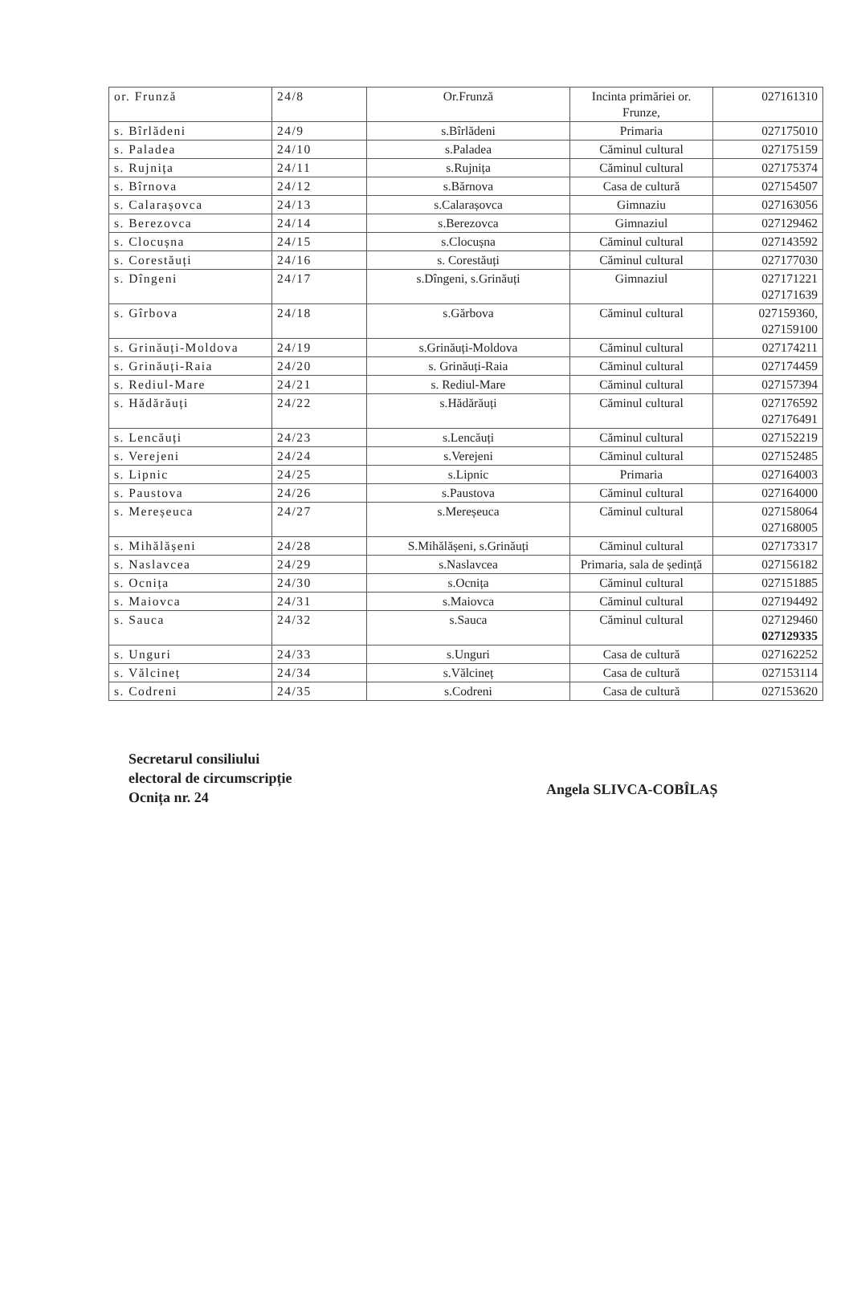| or. Frunză | 24/8 | Or.Frunză | Incinta primăriei or. Frunze, | 027161310 |
| s. Bîrlădeni | 24/9 | s.Bîrlădeni | Primaria | 027175010 |
| s. Paladea | 24/10 | s.Paladea | Căminul cultural | 027175159 |
| s. Rujnița | 24/11 | s.Rujnița | Căminul cultural | 027175374 |
| s. Bîrnova | 24/12 | s.Bărnova | Casa de cultură | 027154507 |
| s. Calarașovca | 24/13 | s.Calarașovca | Gimnaziu | 027163056 |
| s. Berezovca | 24/14 | s.Berezovca | Gimnaziul | 027129462 |
| s. Clocușna | 24/15 | s.Clocușna | Căminul cultural | 027143592 |
| s. Corestăuți | 24/16 | s. Corestăuți | Căminul cultural | 027177030 |
| s. Dîngeni | 24/17 | s.Dîngeni, s.Grinăuți | Gimnaziul | 027171221 027171639 |
| s. Gîrbova | 24/18 | s.Gărbova | Căminul cultural | 027159360, 027159100 |
| s. Grinăuți-Moldova | 24/19 | s.Grinăuți-Moldova | Căminul cultural | 027174211 |
| s. Grinăuți-Raia | 24/20 | s. Grinăuți-Raia | Căminul cultural | 027174459 |
| s. Rediul-Mare | 24/21 | s. Rediul-Mare | Căminul cultural | 027157394 |
| s. Hădărăuți | 24/22 | s.Hădărăuți | Căminul cultural | 027176592 027176491 |
| s. Lencăuți | 24/23 | s.Lencăuți | Căminul cultural | 027152219 |
| s. Verejeni | 24/24 | s.Verejeni | Căminul cultural | 027152485 |
| s. Lipnic | 24/25 | s.Lipnic | Primaria | 027164003 |
| s. Paustova | 24/26 | s.Paustova | Căminul cultural | 027164000 |
| s. Mereșeuca | 24/27 | s.Mereșeuca | Căminul cultural | 027158064 027168005 |
| s. Mihălășeni | 24/28 | S.Mihălășeni, s.Grinăuți | Căminul cultural | 027173317 |
| s. Naslavcea | 24/29 | s.Naslavcea | Primaria, sala de ședință | 027156182 |
| s. Ocnița | 24/30 | s.Ocnița | Căminul cultural | 027151885 |
| s. Maiovca | 24/31 | s.Maiovca | Căminul cultural | 027194492 |
| s. Sauca | 24/32 | s.Sauca | Căminul cultural | 027129460 027129335 |
| s. Unguri | 24/33 | s.Unguri | Casa de cultură | 027162252 |
| s. Vălcineț | 24/34 | s.Vălcineț | Casa de cultură | 027153114 |
| s. Codreni | 24/35 | s.Codreni | Casa de cultură | 027153620 |
Secretarul consiliului
electoral de circumscripție
Ocnița nr. 24
Angela SLIVCA-COBÎLAȘ